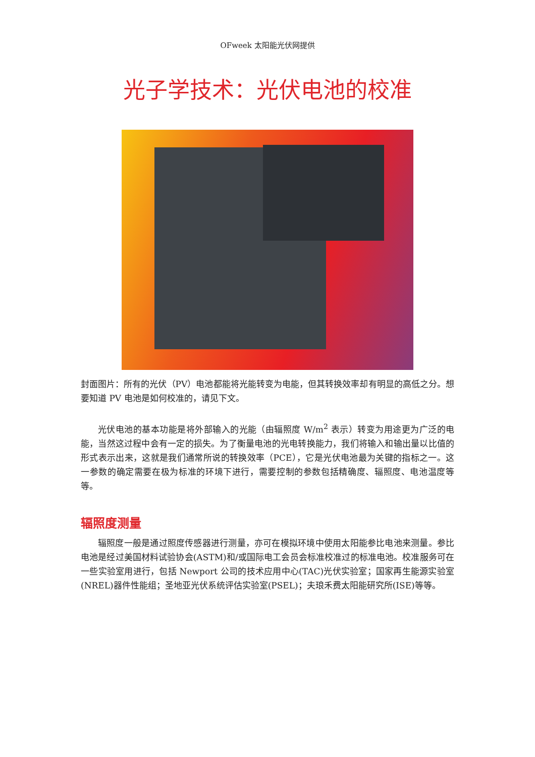OFweek 太阳能光伏网提供
光子学技术：光伏电池的校准
封面图片：所有的光伏（PV）电池都能将光能转变为电能，但其转换效率却有明显的高低之分。想要知道 PV 电池是如何校准的，请见下文。
光伏电池的基本功能是将外部输入的光能（由辐照度 W/m<sup>2</sup> 表示）转变为用途更为广泛的电能，当然这过程中会有一定的损失。为了衡量电池的光电转换能力，我们将输入和输出量以比值的形式表示出来，这就是我们通常所说的转换效率（PCE），它是光伏电池最为关键的指标之一。这一参数的确定需要在极为标准的环境下进行，需要控制的参数包括精确度、辐照度、电池温度等等。
辐照度测量
辐照度一般是通过照度传感器进行测量，亦可在模拟环境中使用太阳能参比电池来测量。参比电池是经过美国材料试验协会(ASTM)和/或国际电工会员会标准校准过的标准电池。校准服务可在一些实验室用进行，包括 Newport 公司的技术应用中心(TAC)光伏实验室；国家再生能源实验室(NREL)器件性能组；圣地亚光伏系统评估实验室(PSEL)；夫琅禾费太阳能研究所(ISE)等等。